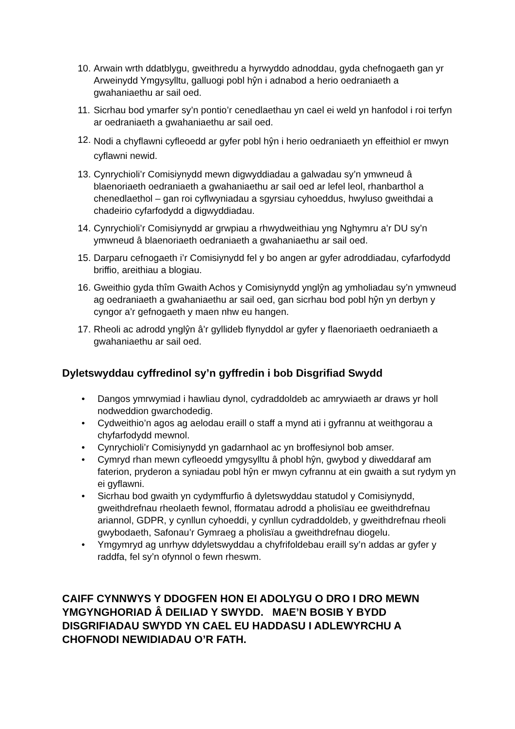10. Arwain wrth ddatblygu, gweithredu a hyrwyddo adnoddau, gyda chefnogaeth gan yr Arweinydd Ymgysylltu, galluogi pobl hŷn i adnabod a herio oedraniaeth a gwahaniaethu ar sail oed.
11. Sicrhau bod ymarfer sy’n pontio’r cenedlaethau yn cael ei weld yn hanfodol i roi terfyn ar oedraniaeth a gwahaniaethu ar sail oed.
12. Nodi a chyflawni cyfleoedd ar gyfer pobl hŷn i herio oedraniaeth yn effeithiol er mwyn cyflawni newid.
13. Cynrychioli’r Comisiynydd mewn digwyddiadau a galwadau sy’n ymwneud â blaenoriaeth oedraniaeth a gwahaniaethu ar sail oed ar lefel leol, rhanbarthol a chenedlaethol – gan roi cyflwyniadau a sgyrsiau cyhoeddus, hwyluso gweithdai a chadeirio cyfarfodydd a digwyddiadau.
14. Cynrychioli’r Comisiynydd ar grwpiau a rhwydweithiau yng Nghymru a’r DU sy’n ymwneud â blaenoriaeth oedraniaeth a gwahaniaethu ar sail oed.
15. Darparu cefnogaeth i’r Comisiynydd fel y bo angen ar gyfer adroddiadau, cyfarfodydd briffio, areithiau a blogiau.
16. Gweithio gyda thîm Gwaith Achos y Comisiynydd ynglŷn ag ymholiadau sy’n ymwneud ag oedraniaeth a gwahaniaethu ar sail oed, gan sicrhau bod pobl hŷn yn derbyn y cyngor a’r gefnogaeth y maen nhw eu hangen.
17. Rheoli ac adrodd ynglŷn â’r gyllideb flynyddol ar gyfer y flaenoriaeth oedraniaeth a gwahaniaethu ar sail oed.
Dyletswyddau cyffredinol sy’n gyffredin i bob Disgrifiad Swydd
• Dangos ymrwymiad i hawliau dynol, cydraddoldeb ac amrywiaeth ar draws yr holl nodweddion gwarchodedig.
• Cydweithio’n agos ag aelodau eraill o staff a mynd ati i gyfrannu at weithgorau a chyfarfodydd mewnol.
• Cynrychioli’r Comisiynydd yn gadarnhaol ac yn broffesiynol bob amser.
• Cymryd rhan mewn cyfleoedd ymgysylltu â phobl hŷn, gwybod y diweddaraf am faterion, pryderon a syniadau pobl hŷn er mwyn cyfrannu at ein gwaith a sut rydym yn ei gyflawni.
• Sicrhau bod gwaith yn cydymffurfio â dyletswyddau statudol y Comisiynydd, gweithdrefnau rheolaeth fewnol, fformatau adrodd a pholisïau ee gweithdrefnau ariannol, GDPR, y cynllun cyhoeddi, y cynllun cydraddoldeb, y gweithdrefnau rheoli gwybodaeth, Safonau’r Gymraeg a pholisïau a gweithdrefnau diogelu.
• Ymgymryd ag unrhyw ddyletswyddau a chyfrifoldebau eraill sy’n addas ar gyfer y raddfa, fel sy’n ofynnol o fewn rheswm.
CAIFF CYNNWYS Y DDOGFEN HON EI ADOLYGU O DRO I DRO MEWN YMGYNGHORIAD Â DEILIAD Y SWYDD. MAE’N BOSIB Y BYDD DISGRIFIADAU SWYDD YN CAEL EU HADDASU I ADLEWYRCHU A CHOFNODI NEWIDIADAU O’R FATH.